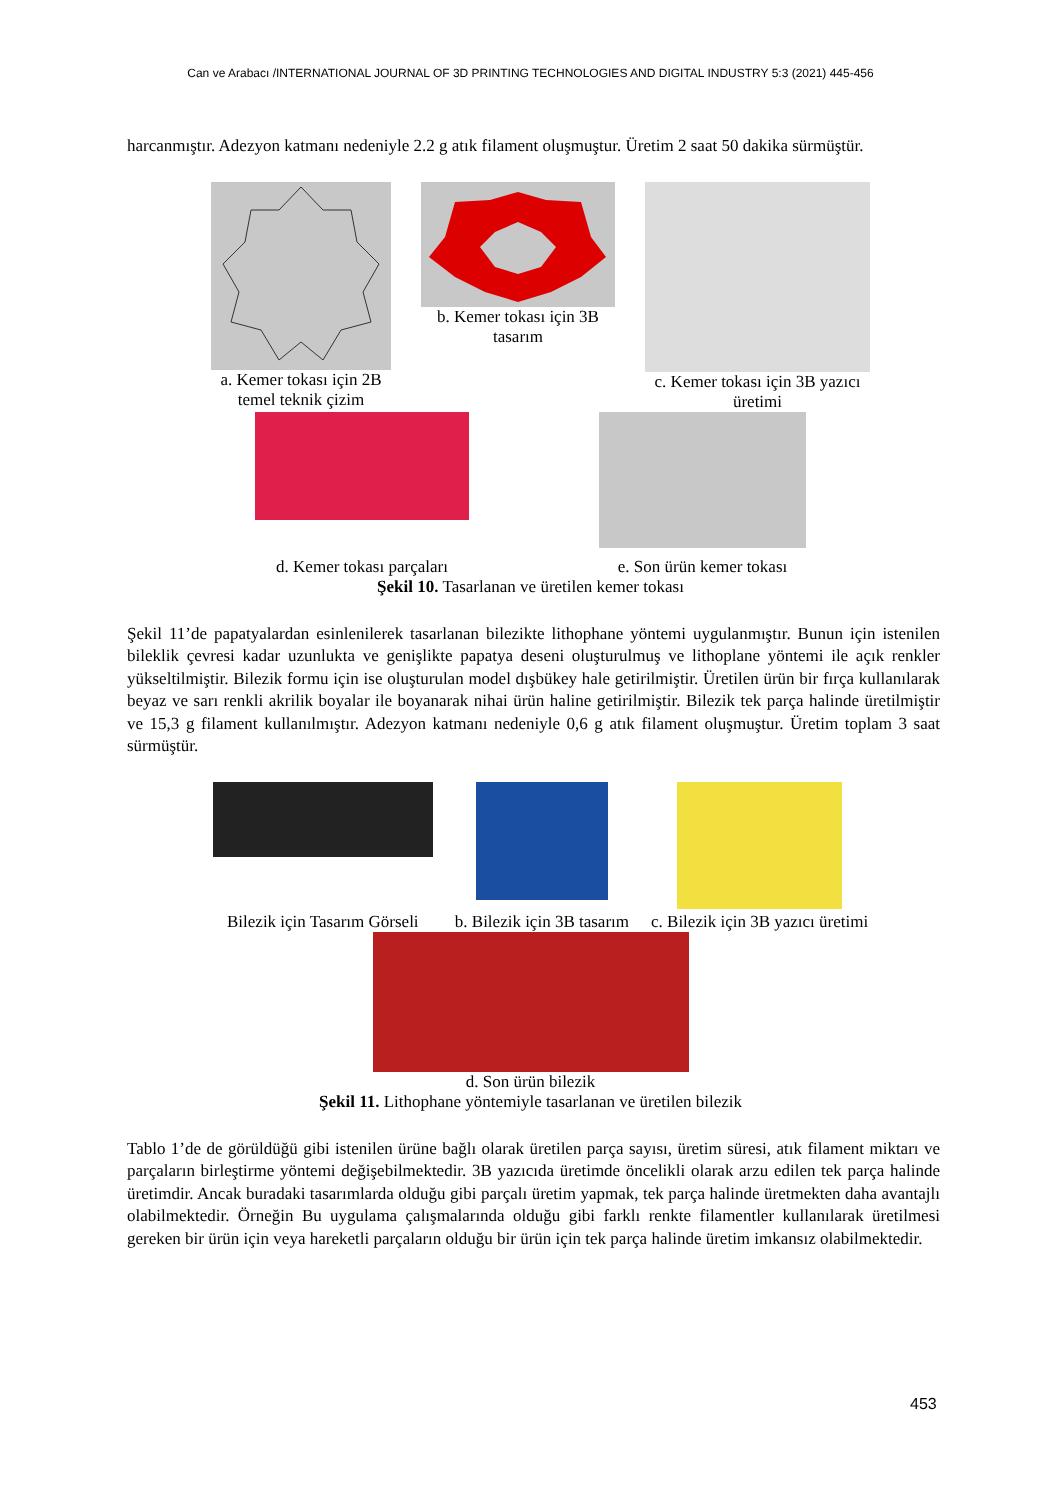Can ve Arabacı /INTERNATIONAL JOURNAL OF 3D PRINTING TECHNOLOGIES AND DIGITAL INDUSTRY 5:3 (2021) 445-456
harcanmıştır. Adezyon katmanı nedeniyle 2.2 g atık filament oluşmuştur. Üretim 2 saat 50 dakika sürmüştür.
a. Kemer tokası için 2B
temel teknik çizim
b. Kemer tokası için 3B
tasarım
c. Kemer tokası için 3B yazıcı
üretimi
d. Kemer tokası parçaları e. Son ürün kemer tokası
Şekil 10. Tasarlanan ve üretilen kemer tokası
Şekil 11’de papatyalardan esinlenilerek tasarlanan bilezikte lithophane yöntemi uygulanmıştır. Bunun için istenilen bileklik çevresi kadar uzunlukta ve genişlikte papatya deseni oluşturulmuş ve lithoplane yöntemi ile açık renkler yükseltilmiştir. Bilezik formu için ise oluşturulan model dışbükey hale getirilmiştir. Üretilen ürün bir fırça kullanılarak beyaz ve sarı renkli akrilik boyalar ile boyanarak nihai ürün haline getirilmiştir. Bilezik tek parça halinde üretilmiştir ve 15,3 g filament kullanılmıştır. Adezyon katmanı nedeniyle 0,6 g atık filament oluşmuştur. Üretim toplam 3 saat sürmüştür.
Bilezik için Tasarım Görseli b. Bilezik için 3B tasarım c. Bilezik için 3B yazıcı üretimi
d. Son ürün bilezik
Şekil 11. Lithophane yöntemiyle tasarlanan ve üretilen bilezik
Tablo 1’de de görüldüğü gibi istenilen ürüne bağlı olarak üretilen parça sayısı, üretim süresi, atık filament miktarı ve parçaların birleştirme yöntemi değişebilmektedir. 3B yazıcıda üretimde öncelikli olarak arzu edilen tek parça halinde üretimdir. Ancak buradaki tasarımlarda olduğu gibi parçalı üretim yapmak, tek parça halinde üretmekten daha avantajlı olabilmektedir. Örneğin Bu uygulama çalışmalarında olduğu gibi farklı renkte filamentler kullanılarak üretilmesi gereken bir ürün için veya hareketli parçaların olduğu bir ürün için tek parça halinde üretim imkansız olabilmektedir.
453